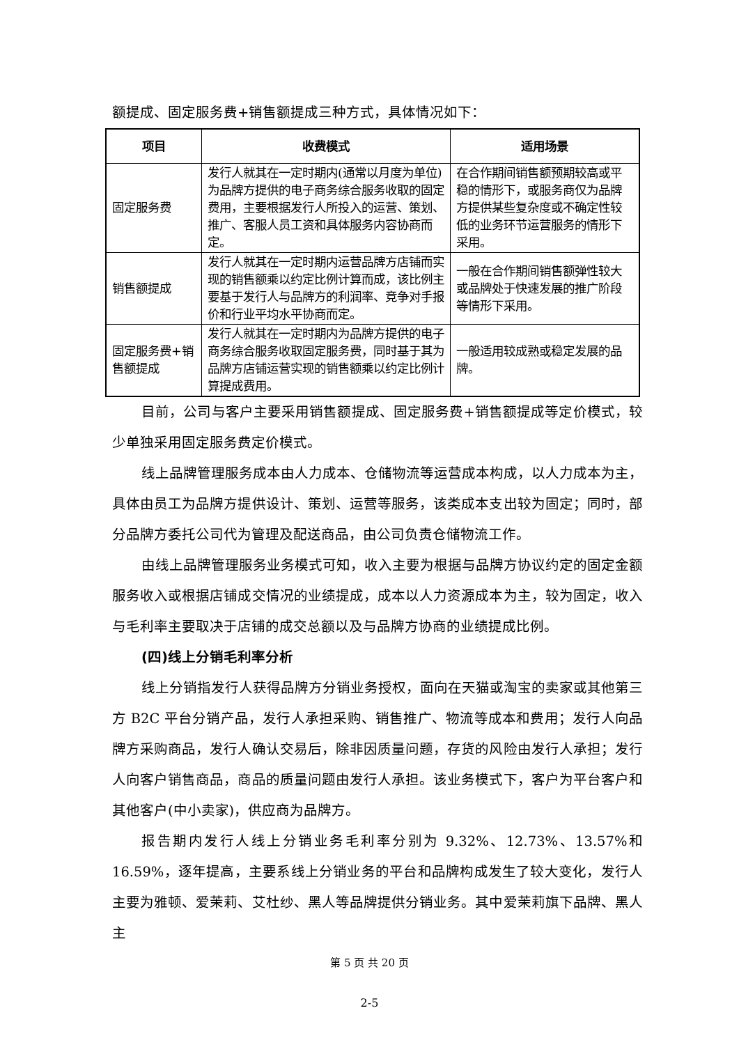额提成、固定服务费+销售额提成三种方式，具体情况如下：
| 项目 | 收费模式 | 适用场景 |
| --- | --- | --- |
| 固定服务费 | 发行人就其在一定时期内(通常以月度为单位)为品牌方提供的电子商务综合服务收取的固定费用，主要根据发行人所投入的运营、策划、推广、客服人员工资和具体服务内容协商而定。 | 在合作期间销售额预期较高或平稳的情形下，或服务商仅为品牌方提供某些复杂度或不确定性较低的业务环节运营服务的情形下采用。 |
| 销售额提成 | 发行人就其在一定时期内运营品牌方店铺而实现的销售额乘以约定比例计算而成，该比例主要基于发行人与品牌方的利润率、竞争对手报价和行业平均水平协商而定。 | 一般在合作期间销售额弹性较大或品牌处于快速发展的推广阶段等情形下采用。 |
| 固定服务费+销售额提成 | 发行人就其在一定时期内为品牌方提供的电子商务综合服务收取固定服务费，同时基于其为品牌方店铺运营实现的销售额乘以约定比例计算提成费用。 | 一般适用较成熟或稳定发展的品牌。 |
目前，公司与客户主要采用销售额提成、固定服务费+销售额提成等定价模式，较少单独采用固定服务费定价模式。
线上品牌管理服务成本由人力成本、仓储物流等运营成本构成，以人力成本为主，具体由员工为品牌方提供设计、策划、运营等服务，该类成本支出较为固定；同时，部分品牌方委托公司代为管理及配送商品，由公司负责仓储物流工作。
由线上品牌管理服务业务模式可知，收入主要为根据与品牌方协议约定的固定金额服务收入或根据店铺成交情况的业绩提成，成本以人力资源成本为主，较为固定，收入与毛利率主要取决于店铺的成交总额以及与品牌方协商的业绩提成比例。
(四)线上分销毛利率分析
线上分销指发行人获得品牌方分销业务授权，面向在天猫或淘宝的卖家或其他第三方 B2C 平台分销产品，发行人承担采购、销售推广、物流等成本和费用；发行人向品牌方采购商品，发行人确认交易后，除非因质量问题，存货的风险由发行人承担；发行人向客户销售商品，商品的质量问题由发行人承担。该业务模式下，客户为平台客户和其他客户(中小卖家)，供应商为品牌方。
报告期内发行人线上分销业务毛利率分别为 9.32%、12.73%、13.57%和 16.59%，逐年提高，主要系线上分销业务的平台和品牌构成发生了较大变化，发行人主要为雅顿、爱茉莉、艾杜纱、黑人等品牌提供分销业务。其中爱茉莉旗下品牌、黑人主
第 5 页 共 20 页
2-5